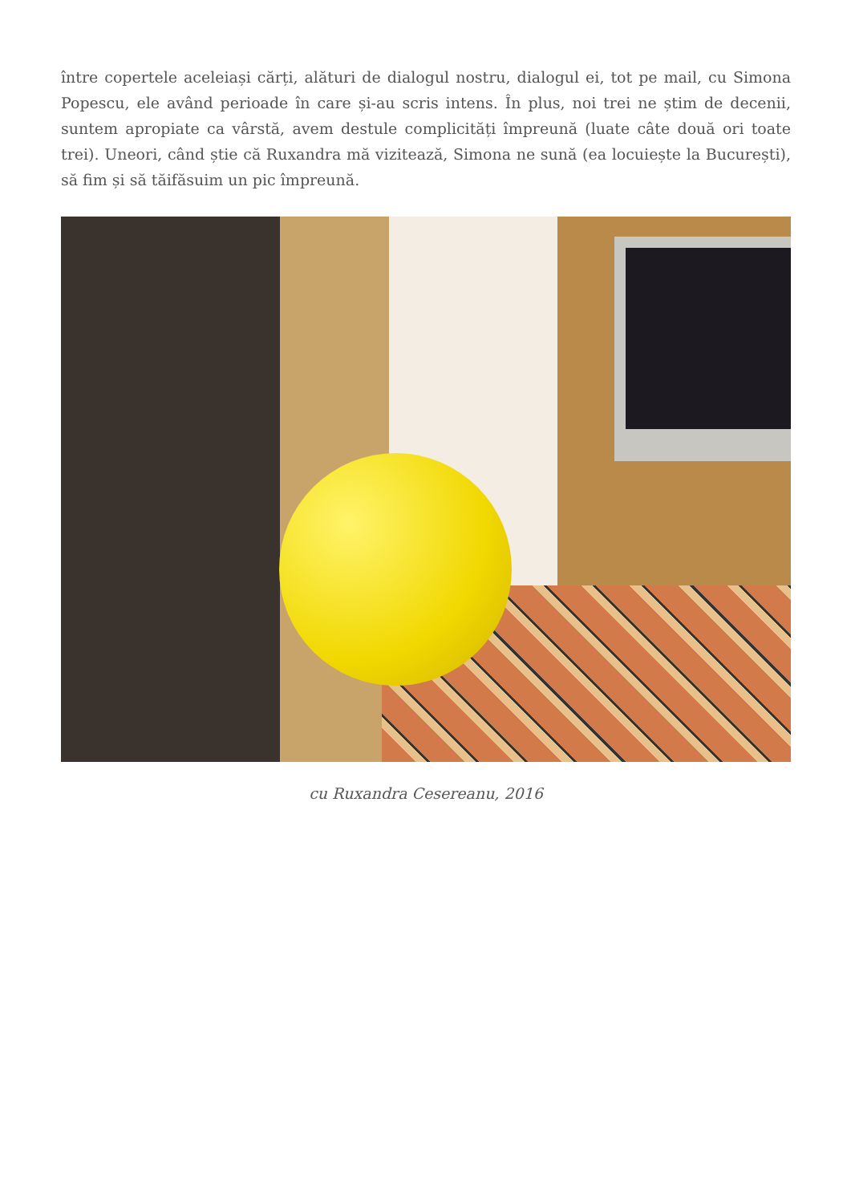între copertele aceleiași cărți, alături de dialogul nostru, dialogul ei, tot pe mail, cu Simona Popescu, ele având perioade în care și-au scris intens. În plus, noi trei ne știm de decenii, suntem apropiate ca vârstă, avem destule complicități împreună (luate câte două ori toate trei). Uneori, când știe că Ruxandra mă vizitează, Simona ne sună (ea locuiește la București), să fim și să tăifăsuim un pic împreună.
cu Ruxandra Cesereanu, 2016